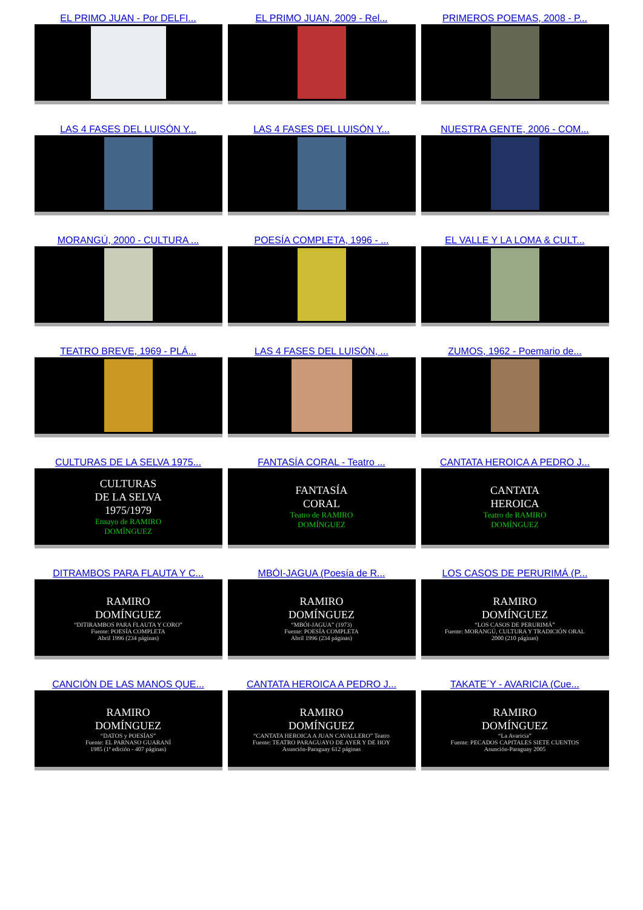EL PRIMO JUAN - Por DELFI...
EL PRIMO JUAN, 2009 - Rel...
PRIMEROS POEMAS, 2008 - P...
LAS 4 FASES DEL LUISÓN Y...
LAS 4 FASES DEL LUISÓN Y...
NUESTRA GENTE, 2006 - COM...
MORANGÚ, 2000 - CULTURA ...
POESÍA COMPLETA, 1996 - ...
EL VALLE Y LA LOMA & CULT...
TEATRO BREVE, 1969 - PLÁ...
LAS 4 FASES DEL LUISÓN, ...
ZUMOS, 1962 - Poemario de...
CULTURAS DE LA SELVA 1975...
CULTURAS
DE LA SELVA
1975/1979
Ensayo de RAMIRO
DOMÍNGUEZ
FANTASÍA CORAL - Teatro ...
FANTASÍA
CORAL
Teatro de RAMIRO
DOMÍNGUEZ
CANTATA HEROICA A PEDRO J...
CANTATA
HEROICA
Teatro de RAMIRO
DOMÍNGUEZ
DITRAMBOS PARA FLAUTA Y C...
RAMIRO
DOMÍNGUEZ
“DITIRAMBOS PARA FLAUTA Y CORO”
Fuente: POESÍA COMPLETA
Abril 1996 (234 páginas)
MBÓI-JAGUA (Poesía de R...
RAMIRO
DOMÍNGUEZ
“MBÓI-JAGUA” (1973)
Fuente: POESÍA COMPLETA
Abril 1996 (234 páginas)
LOS CASOS DE PERURIMÁ (P...
RAMIRO
DOMÍNGUEZ
“LOS CASOS DE PERURIMÁ”
Fuente: MORANGÚ, CULTURA Y TRADICIÓN ORAL
2000 (210 páginas)
CANCIÓN DE LAS MANOS QUE...
RAMIRO
DOMÍNGUEZ
“DATOS y POESÍAS”
Fuente: EL PARNASO GUARANÍ
1985 (1ª edición - 407 páginas)
CANTATA HEROICA A PEDRO J...
RAMIRO
DOMÍNGUEZ
“CANTATA HEROICA A JUAN CAVALLERO” Teatro
Fuente: TEATRO PARAGUAYO DE AYER Y DE HOY
Asunción-Paraguay 612 páginas
TAKATE´Y - AVARICIA (Cue...
RAMIRO
DOMÍNGUEZ
“La Avaricia”
Fuente: PECADOS CAPITALES SIETE CUENTOS
Asunción-Paraguay 2005